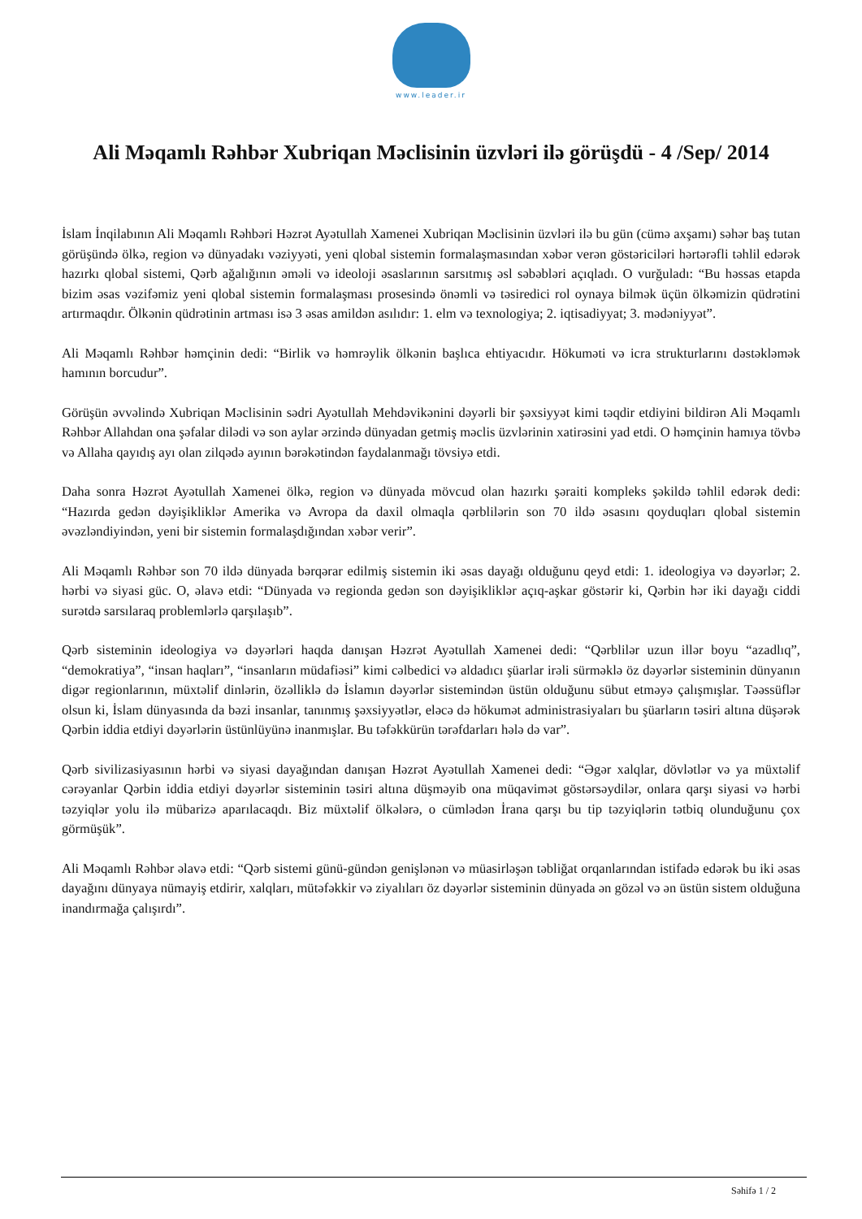www.leader.ir
Ali Məqamlı Rəhbər Xubriqan Məclisinin üzvləri ilə görüşdü - 4 /Sep/ 2014
İslam İnqilabının Ali Məqamlı Rəhbəri Həzrət Ayətullah Xamenei Xubriqan Məclisinin üzvləri ilə bu gün (cümə axşamı) səhər baş tutan görüşündə ölkə, region və dünyadakı vəziyyəti, yeni qlobal sistemin formalaşmasından xəbər verən göstəriciləri hərtərəfli təhlil edərək hazırkı qlobal sistemi, Qərb ağalığının əməli və ideoloji əsaslarının sarsıtmış əsl səbəbləri açıqladı. O vurğuladı: “Bu həssas etapda bizim əsas vəzifəmiz yeni qlobal sistemin formalaşması prosesində önəmli və təsiredici rol oynaya bilmək üçün ölkəmizin qüdrətini artırmaqdır. Ölkənin qüdrətinin artması isə 3 əsas amildən asılıdır: 1. elm və texnologiya; 2. iqtisadiyyat; 3. mədəniyyət”.
Ali Məqamlı Rəhbər həmçinin dedi: “Birlik və həmrəylik ölkənin başlıca ehtiyacıdır. Hökuməti və icra strukturlarını dəstəkləmək hamının borcudur”.
Görüşün əvvəlində Xubriqan Məclisinin sədri Ayətullah Mehdəvikənini dəyərli bir şəxsiyyət kimi təqdir etdiyini bildirən Ali Məqamlı Rəhbər Allahdan ona şəfalar dilədi və son aylar ərzində dünyadan getmiş məclis üzvlərinin xatirəsini yad etdi. O həmçinin hamıya tövbə və Allaha qayıdış ayı olan zilqədə ayının bərəkətindən faydalanmağı tövsiyə etdi.
Daha sonra Həzrət Ayətullah Xamenei ölkə, region və dünyada mövcud olan hazırkı şəraiti kompleks şəkildə təhlil edərək dedi: “Hazırda gedən dəyişikliklər Amerika və Avropa da daxil olmaqla qərblilərin son 70 ildə əsasını qoyduqları qlobal sistemin əvəzləndiyindən, yeni bir sistemin formalaşdığından xəbər verir”.
Ali Məqamlı Rəhbər son 70 ildə dünyada bərqərar edilmiş sistemin iki əsas dayağı olduğunu qeyd etdi: 1. ideologiya və dəyərlər; 2. hərbi və siyasi güc. O, əlavə etdi: “Dünyada və regionda gedən son dəyişikliklər açıq-aşkar göstərir ki, Qərbin hər iki dayağı ciddi surətdə sarsılaraq problemlərlə qarşılaşıb”.
Qərb sisteminin ideologiya və dəyərləri haqda danışan Həzrət Ayətullah Xamenei dedi: “Qərblilər uzun illər boyu “azadlıq”, “demokratiya”, “insan haqları”, “insanların müdafiəsi” kimi cəlbedici və aldadıcı şüarlar irəli sürməklə öz dəyərlər sisteminin dünyanın digər regionlarının, müxtəlif dinlərin, özəlliklə də İslamın dəyərlər sistemindən üstün olduğunu sübut etməyə çalışmışlar. Təəssüflər olsun ki, İslam dünyasında da bəzi insanlar, tanınmış şəxsiyyətlər, eləcə də hökumət administrasiyaları bu şüarların təsiri altına düşərək Qərbin iddia etdiyi dəyərlərin üstünlüyünə inanmışlar. Bu təfəkkürün tərəfdarları hələ də var”.
Qərb sivilizasiyasının hərbi və siyasi dayağından danışan Həzrət Ayətullah Xamenei dedi: “Əgər xalqlar, dövlətlər və ya müxtəlif cərəyanlar Qərbin iddia etdiyi dəyərlər sisteminin təsiri altına düşməyib ona müqavimət göstərsəydilər, onlara qarşı siyasi və hərbi təzyiqlər yolu ilə mübarizə aparılacaqdı. Biz müxtəlif ölkələrə, o cümlədən İrana qarşı bu tip təzyiqlərin tətbiq olunduğunu çox görmüşük”.
Ali Məqamlı Rəhbər əlavə etdi: “Qərb sistemi günü-gündən genişlənən və müasirləşən təbliğat orqanlarından istifadə edərək bu iki əsas dayağını dünyaya nümayiş etdirir, xalqları, mütəfəkkir və ziyalıları öz dəyərlər sisteminin dünyada ən gözəl və ən üstün sistem olduğuna inandırmağa çalışırdı”.
Səhifə 1 / 2